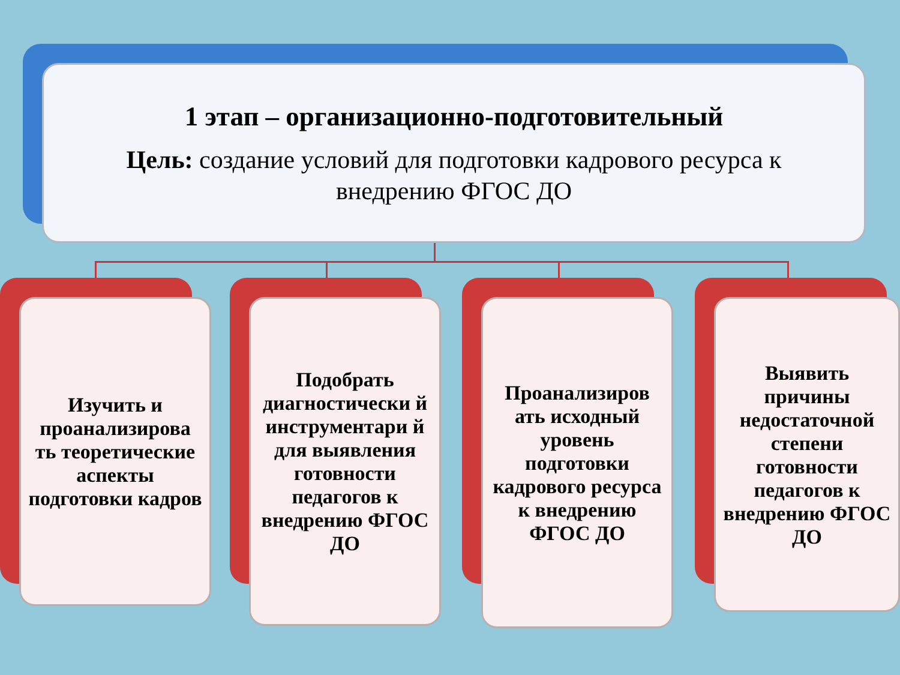1 этап – организационно-подготовительный
Цель: создание условий для подготовки кадрового ресурса к внедрению ФГОС ДО
Изучить и проанализирова ть теоретические аспекты подготовки кадров
Подобрать диагностически й инструментари й для выявления готовности педагогов к внедрению ФГОС ДО
Проанализиров ать исходный уровень подготовки кадрового ресурса к внедрению ФГОС ДО
Выявить причины недостаточной степени готовности педагогов к внедрению ФГОС ДО